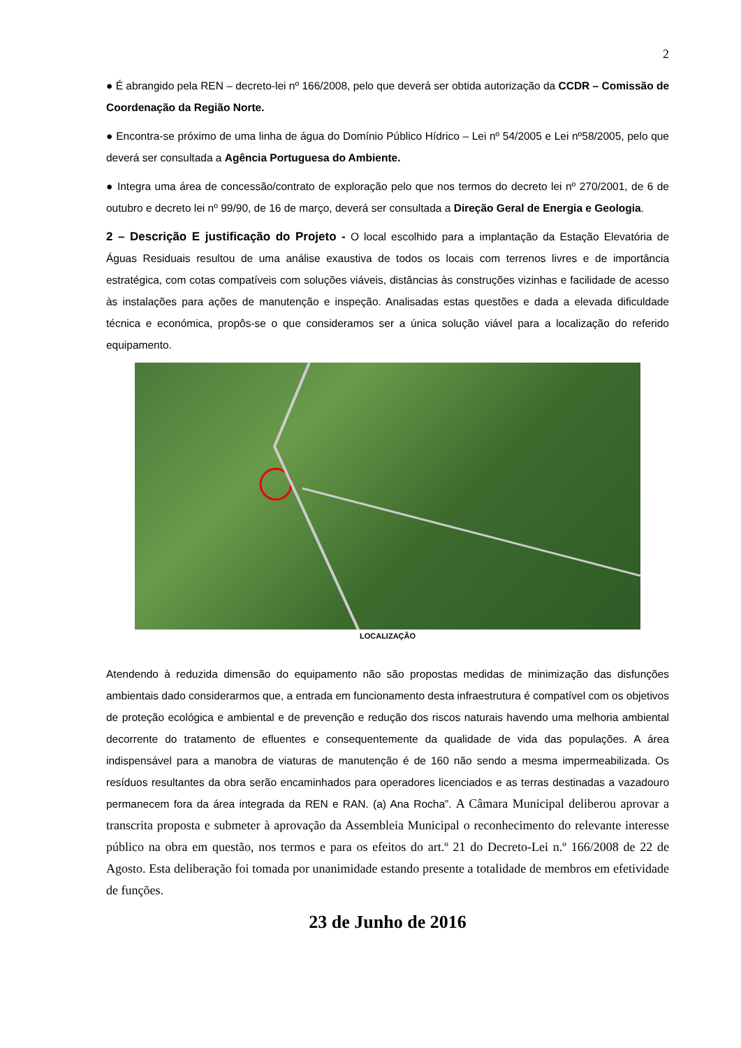2
● É abrangido pela REN – decreto-lei nº 166/2008, pelo que deverá ser obtida autorização da CCDR – Comissão de Coordenação da Região Norte.
● Encontra-se próximo de uma linha de água do Domínio Público Hídrico – Lei nº 54/2005 e Lei nº58/2005, pelo que deverá ser consultada a Agência Portuguesa do Ambiente.
● Integra uma área de concessão/contrato de exploração pelo que nos termos do decreto lei nº 270/2001, de 6 de outubro e decreto lei nº 99/90, de 16 de março, deverá ser consultada a Direção Geral de Energia e Geologia.
2 – Descrição E justificação do Projeto - O local escolhido para a implantação da Estação Elevatória de Águas Residuais resultou de uma análise exaustiva de todos os locais com terrenos livres e de importância estratégica, com cotas compatíveis com soluções viáveis, distâncias às construções vizinhas e facilidade de acesso às instalações para ações de manutenção e inspeção. Analisadas estas questões e dada a elevada dificuldade técnica e económica, propôs-se o que consideramos ser a única solução viável para a localização do referido equipamento.
LOCALIZAÇÃO
Atendendo à reduzida dimensão do equipamento não são propostas medidas de minimização das disfunções ambientais dado considerarmos que, a entrada em funcionamento desta infraestrutura é compatível com os objetivos de proteção ecológica e ambiental e de prevenção e redução dos riscos naturais havendo uma melhoria ambiental decorrente do tratamento de efluentes e consequentemente da qualidade de vida das populações. A área indispensável para a manobra de viaturas de manutenção é de 160 não sendo a mesma impermeabilizada. Os resíduos resultantes da obra serão encaminhados para operadores licenciados e as terras destinadas a vazadouro permanecem fora da área integrada da REN e RAN. (a) Ana Rocha”. A Câmara Municipal deliberou aprovar a transcrita proposta e submeter à aprovação da Assembleia Municipal o reconhecimento do relevante interesse público na obra em questão, nos termos e para os efeitos do art.º 21 do Decreto-Lei n.º 166/2008 de 22 de Agosto. Esta deliberação foi tomada por unanimidade estando presente a totalidade de membros em efetividade de funções.
23 de Junho de 2016